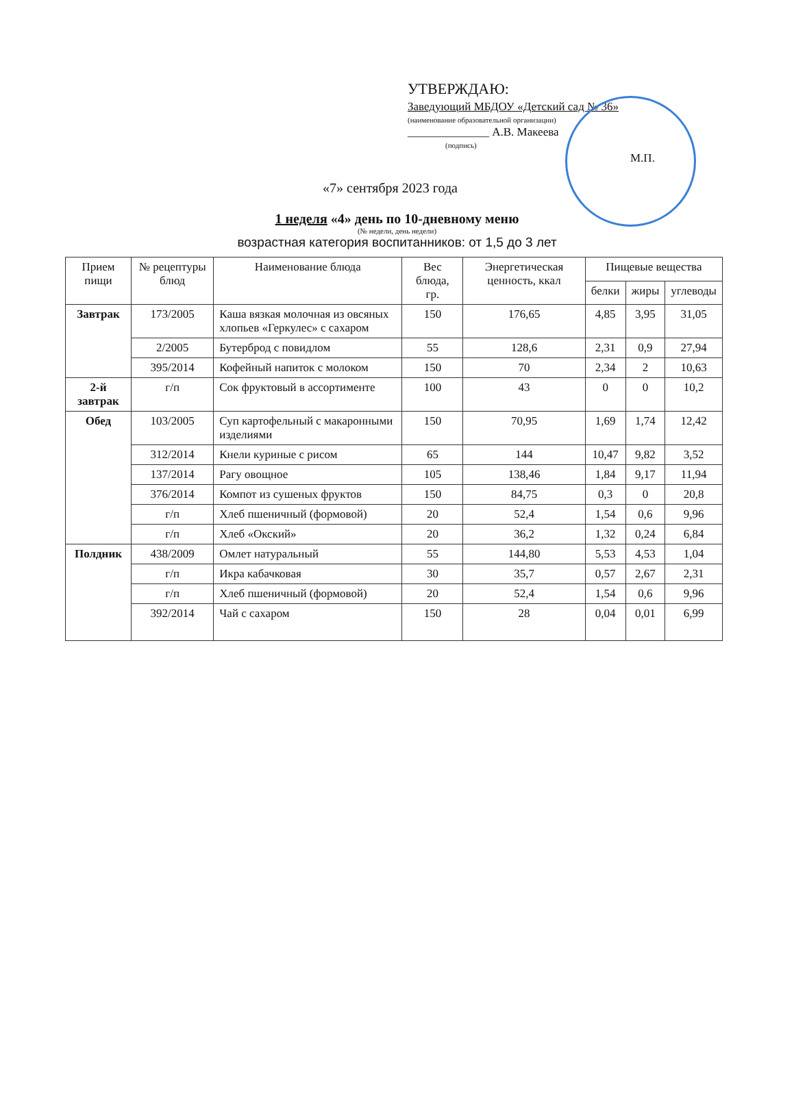УТВЕРЖДАЮ:
Заведующий МБДОУ «Детский сад № 36»
(наименование образовательной организации)
______________ А.В. Макеева
(подпись)
М.П.
«7» сентября 2023 года
1 неделя «4» день по 10-дневному меню
(№ недели, день недели)
возрастная категория воспитанников: от 1,5 до 3 лет
| Прием пищи | № рецептуры блюд | Наименование блюда | Вес блюда, гр. | Энергетическая ценность, ккал | Пищевые вещества | | |
| --- | --- | --- | --- | --- | --- | --- | --- |
| | | | | | белки | жиры | углеводы |
| Завтрак | 173/2005 | Каша вязкая молочная из овсяных хлопьев «Геркулес» с сахаром | 150 | 176,65 | 4,85 | 3,95 | 31,05 |
| | 2/2005 | Бутерброд с повидлом | 55 | 128,6 | 2,31 | 0,9 | 27,94 |
| | 395/2014 | Кофейный напиток с молоком | 150 | 70 | 2,34 | 2 | 10,63 |
| 2-й завтрак | г/п | Сок фруктовый в ассортименте | 100 | 43 | 0 | 0 | 10,2 |
| Обед | 103/2005 | Суп картофельный с макаронными изделиями | 150 | 70,95 | 1,69 | 1,74 | 12,42 |
| | 312/2014 | Кнели куриные с рисом | 65 | 144 | 10,47 | 9,82 | 3,52 |
| | 137/2014 | Рагу овощное | 105 | 138,46 | 1,84 | 9,17 | 11,94 |
| | 376/2014 | Компот из сушеных фруктов | 150 | 84,75 | 0,3 | 0 | 20,8 |
| | г/п | Хлеб пшеничный (формовой) | 20 | 52,4 | 1,54 | 0,6 | 9,96 |
| | г/п | Хлеб «Окский» | 20 | 36,2 | 1,32 | 0,24 | 6,84 |
| Полдник | 438/2009 | Омлет натуральный | 55 | 144,80 | 5,53 | 4,53 | 1,04 |
| | г/п | Икра кабачковая | 30 | 35,7 | 0,57 | 2,67 | 2,31 |
| | г/п | Хлеб пшеничный (формовой) | 20 | 52,4 | 1,54 | 0,6 | 9,96 |
| | 392/2014 | Чай с сахаром | 150 | 28 | 0,04 | 0,01 | 6,99 |